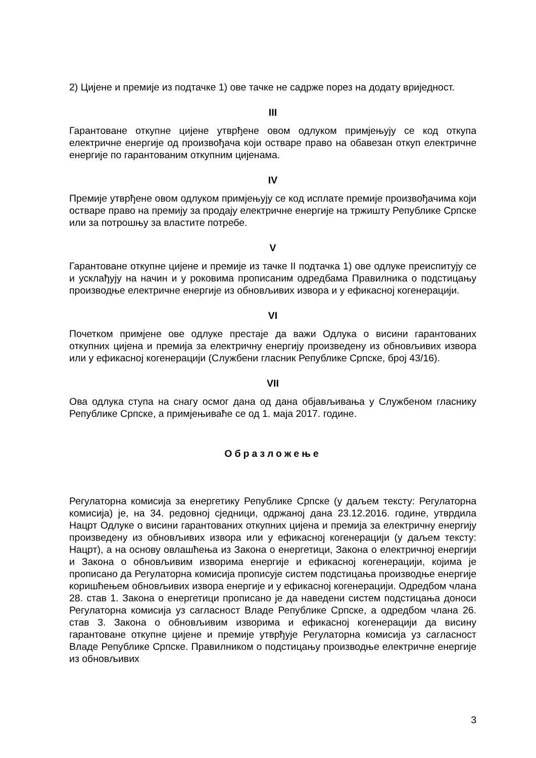2) Цијене и премије из подтачке 1) ове тачке не садрже порез на додату вриједност.
III
Гарантоване откупне цијене утврђене овом одлуком примјењују се код откупа електричне енергије од произвођача који остваре право на обавезан откуп електричне енергије по гарантованим откупним цијенама.
IV
Премије утврђене овом одлуком примјењују се код исплате премије произвођачима који остваре право на премију за продају електричне енергије на тржишту Републике Српске или за потрошњу за властите потребе.
V
Гарантоване откупне цијене и премије из тачке II подтачка 1) ове одлуке преиспитују се и усклађују на начин и у роковима прописаним одредбама Правилника о подстицању производње електричне енергије из обновљивих извора и у ефикасној когенерацији.
VI
Почетком примјене ове одлуке престаје да важи Одлука о висини гарантованих откупних цијена и премија за електричну енергију произведену из обновљивих извора или у ефикасној когенерацији (Службени гласник Републике Српске, број 43/16).
VII
Ова одлука ступа на снагу осмог дана од дана објављивања у Службеном гласнику Републике Српске, а примјењиваће се од 1. маја 2017. године.
Образложење
Регулаторна комисија за енергетику Републике Српске (у даљем тексту: Регулаторна комисија) је, на 34. редовној сједници, одржаној дана 23.12.2016. године, утврдила Нацрт Одлуке о висини гарантованих откупних цијена и премија за електричну енергију произведену из обновљивих извора или у ефикасној когенерацији (у даљем тексту: Нацрт), а на основу овлашћења из Закона о енергетици, Закона о електричној енергији и Закона о обновљивим изворима енергије и ефикасној когенерацији, којима је прописано да Регулаторна комисија прописује систем подстицања производње енергије коришћењем обновљивих извора енергије и у ефикасној когенерацији. Одредбом члана 28. став 1. Закона о енергетици прописано је да наведени систем подстицања доноси Регулаторна комисија уз сагласност Владе Републике Српске, а одредбом члана 26. став 3. Закона о обновљивим изворима и ефикасној когенерацији да висину гарантоване откупне цијене и премије утврђује Регулаторна комисија уз сагласност Владе Републике Српске. Правилником о подстицању производње електричне енергије из обновљивих
3